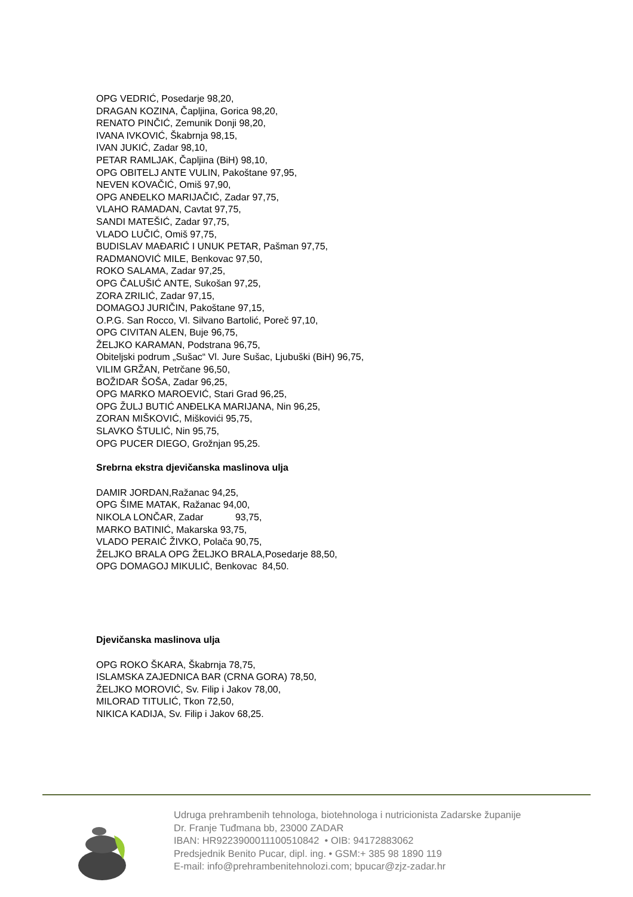OPG VEDRIĆ, Posedarje 98,20,
DRAGAN KOZINA, Čapljina, Gorica 98,20,
RENATO PINČIĆ, Zemunik Donji 98,20,
IVANA IVKOVIĆ, Škabrnja 98,15,
IVAN JUKIĆ, Zadar 98,10,
PETAR RAMLJAK, Čapljina (BiH) 98,10,
OPG OBITELJ ANTE VULIN, Pakoštane 97,95,
NEVEN KOVAČIĆ, Omiš 97,90,
OPG ANĐELKO MARIJAČIĆ, Zadar 97,75,
VLAHO RAMADAN, Cavtat 97,75,
SANDI MATEŠIĆ, Zadar 97,75,
VLADO LUČIĆ, Omiš 97,75,
BUDISLAV MAĐARIĆ I UNUK PETAR, Pašman 97,75,
RADMANOVIĆ MILE, Benkovac 97,50,
ROKO SALAMA, Zadar 97,25,
OPG ČALUŠIĆ ANTE, Sukošan 97,25,
ZORA ZRILIĆ, Zadar 97,15,
DOMAGOJ JURIČIN, Pakoštane 97,15,
O.P.G. San Rocco, Vl. Silvano Bartolić, Poreč 97,10,
OPG CIVITAN ALEN, Buje 96,75,
ŽELJKO KARAMAN, Podstrana 96,75,
Obiteljski podrum „Sušac“ Vl. Jure Sušac, Ljubuški (BiH) 96,75,
VILIM GRŽAN, Petrčane 96,50,
BOŽIDAR ŠOŠA, Zadar 96,25,
OPG MARKO MAROEVIĆ, Stari Grad 96,25,
OPG ŽULJ BUTIĆ ANĐELKA MARIJANA, Nin 96,25,
ZORAN MIŠKOVIĆ, Miškovići 95,75,
SLAVKO ŠTULIĆ, Nin 95,75,
OPG PUCER DIEGO, Grožnjan 95,25.
Srebrna ekstra djevičanska maslinova ulja
DAMIR JORDAN,Ražanac 94,25,
OPG ŠIME MATAK, Ražanac 94,00,
NIKOLA LONČAR, Zadar 93,75,
MARKO BATINIĆ, Makarska 93,75,
VLADO PERAIĆ ŽIVKO, Polača 90,75,
ŽELJKO BRALA OPG ŽELJKO BRALA,Posedarje 88,50,
OPG DOMAGOJ MIKULIĆ, Benkovac 84,50.
Djevičanska maslinova ulja
OPG ROKO ŠKARA, Škabrnja 78,75,
ISLAMSKA ZAJEDNICA BAR (CRNA GORA) 78,50,
ŽELJKO MOROVIĆ, Sv. Filip i Jakov 78,00,
MILORAD TITULIĆ, Tkon 72,50,
NIKICA KADIJA, Sv. Filip i Jakov 68,25.
Udruga prehrambenih tehnologa, biotehnologa i nutricionista Zadarske županije
Dr. Franje Tuđmana bb, 23000 ZADAR
IBAN: HR9223900011100510842 • OIB: 94172883062
Predsjednik Benito Pucar, dipl. ing. • GSM:+ 385 98 1890 119
E-mail: info@prehrambenitehnolozi.com; bpucar@zjz-zadar.hr